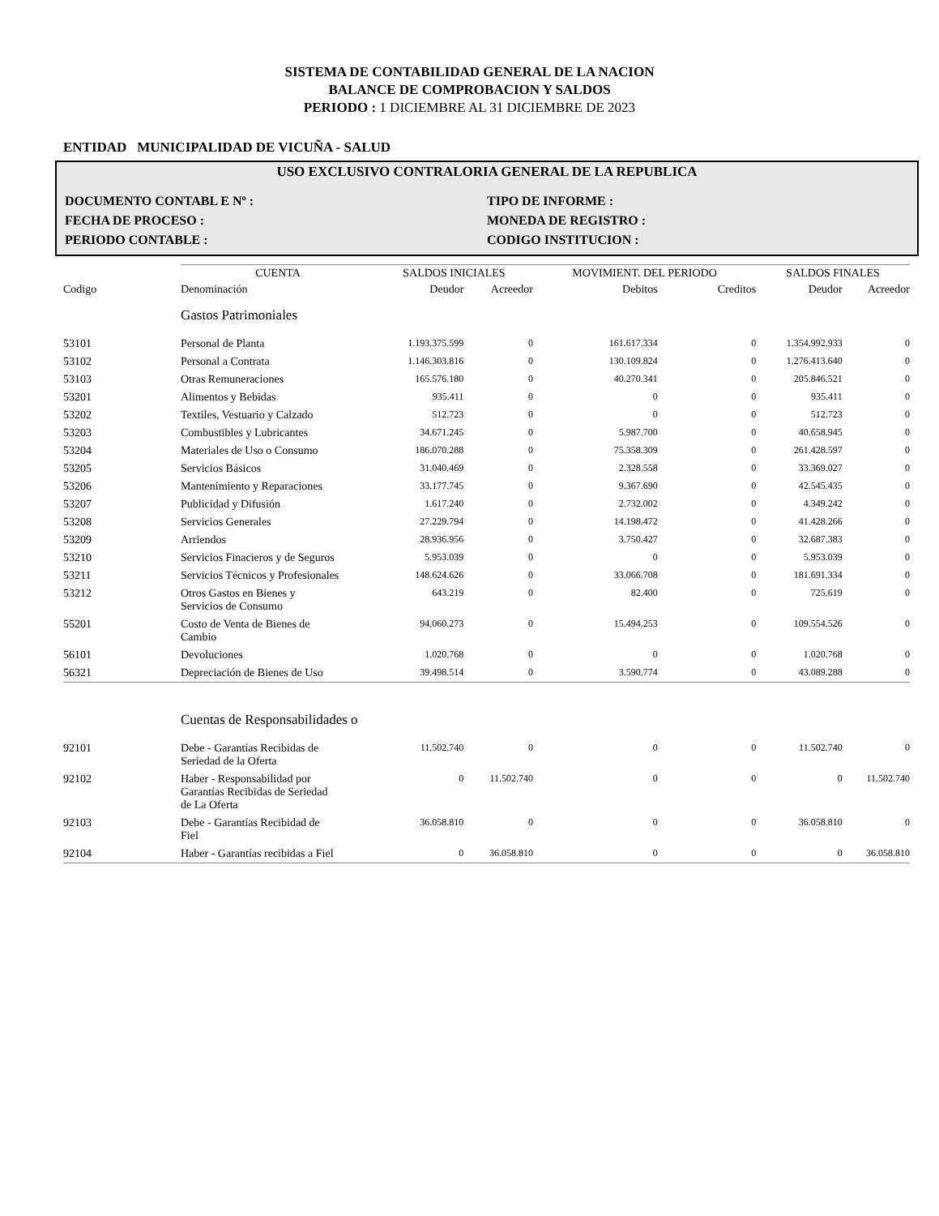SISTEMA DE CONTABILIDAD GENERAL DE LA NACION
BALANCE DE COMPROBACION Y SALDOS
PERIODO : 1 DICIEMBRE AL 31 DICIEMBRE DE 2023
ENTIDAD MUNICIPALIDAD DE VICUÑA - SALUD
USO EXCLUSIVO CONTRALORIA GENERAL DE LA REPUBLICA
DOCUMENTO CONTABL E Nº : TIPO DE INFORME :
FECHA DE PROCESO : MONEDA DE REGISTRO :
PERIODO CONTABLE : CODIGO INSTITUCION :
| | CUENTA | SALDOS INICIALES | | MOVIMIENT. DEL PERIODO | | SALDOS FINALES | |
| --- | --- | --- | --- | --- | --- | --- | --- |
| Codigo | Denominación | Deudor | Acreedor | Debitos | Creditos | Deudor | Acreedor |
| | Gastos Patrimoniales | | | | | | |
| 53101 | Personal de Planta | 1.193.375.599 | 0 | 161.617.334 | 0 | 1.354.992.933 | 0 |
| 53102 | Personal a Contrata | 1.146.303.816 | 0 | 130.109.824 | 0 | 1.276.413.640 | 0 |
| 53103 | Otras Remuneraciones | 165.576.180 | 0 | 40.270.341 | 0 | 205.846.521 | 0 |
| 53201 | Alimentos y Bebidas | 935.411 | 0 | 0 | 0 | 935.411 | 0 |
| 53202 | Textiles, Vestuario y Calzado | 512.723 | 0 | 0 | 0 | 512.723 | 0 |
| 53203 | Combustibles y Lubricantes | 34.671.245 | 0 | 5.987.700 | 0 | 40.658.945 | 0 |
| 53204 | Materiales de Uso o Consumo | 186.070.288 | 0 | 75.358.309 | 0 | 261.428.597 | 0 |
| 53205 | Servicios Básicos | 31.040.469 | 0 | 2.328.558 | 0 | 33.369.027 | 0 |
| 53206 | Mantenimiento y Reparaciones | 33.177.745 | 0 | 9.367.690 | 0 | 42.545.435 | 0 |
| 53207 | Publicidad y Difusión | 1.617.240 | 0 | 2.732.002 | 0 | 4.349.242 | 0 |
| 53208 | Servicios Generales | 27.229.794 | 0 | 14.198.472 | 0 | 41.428.266 | 0 |
| 53209 | Arriendos | 28.936.956 | 0 | 3.750.427 | 0 | 32.687.383 | 0 |
| 53210 | Servicios Finacieros y de Seguros | 5.953.039 | 0 | 0 | 0 | 5.953.039 | 0 |
| 53211 | Servicios Técnicos y Profesionales | 148.624.626 | 0 | 33.066.708 | 0 | 181.691.334 | 0 |
| 53212 | Otros Gastos en Bienes y Servicios de Consumo | 643.219 | 0 | 82.400 | 0 | 725.619 | 0 |
| 55201 | Costo de Venta de Bienes de Cambio | 94.060.273 | 0 | 15.494.253 | 0 | 109.554.526 | 0 |
| 56101 | Devoluciones | 1.020.768 | 0 | 0 | 0 | 1.020.768 | 0 |
| 56321 | Depreciación de Bienes de Uso | 39.498.514 | 0 | 3.590.774 | 0 | 43.089.288 | 0 |
| | Cuentas de Responsabilidades o | | | | | | |
| 92101 | Debe - Garantías Recibidas de Seriedad de la Oferta | 11.502.740 | 0 | 0 | 0 | 11.502.740 | 0 |
| 92102 | Haber - Responsabilidad por Garantías Recibidas de Seriedad de La Oferta | 0 | 11.502.740 | 0 | 0 | 0 | 11.502.740 |
| 92103 | Debe - Garantías Recibidad de Fiel | 36.058.810 | 0 | 0 | 0 | 36.058.810 | 0 |
| 92104 | Haber - Garantías recibidas a Fiel | 0 | 36.058.810 | 0 | 0 | 0 | 36.058.810 |